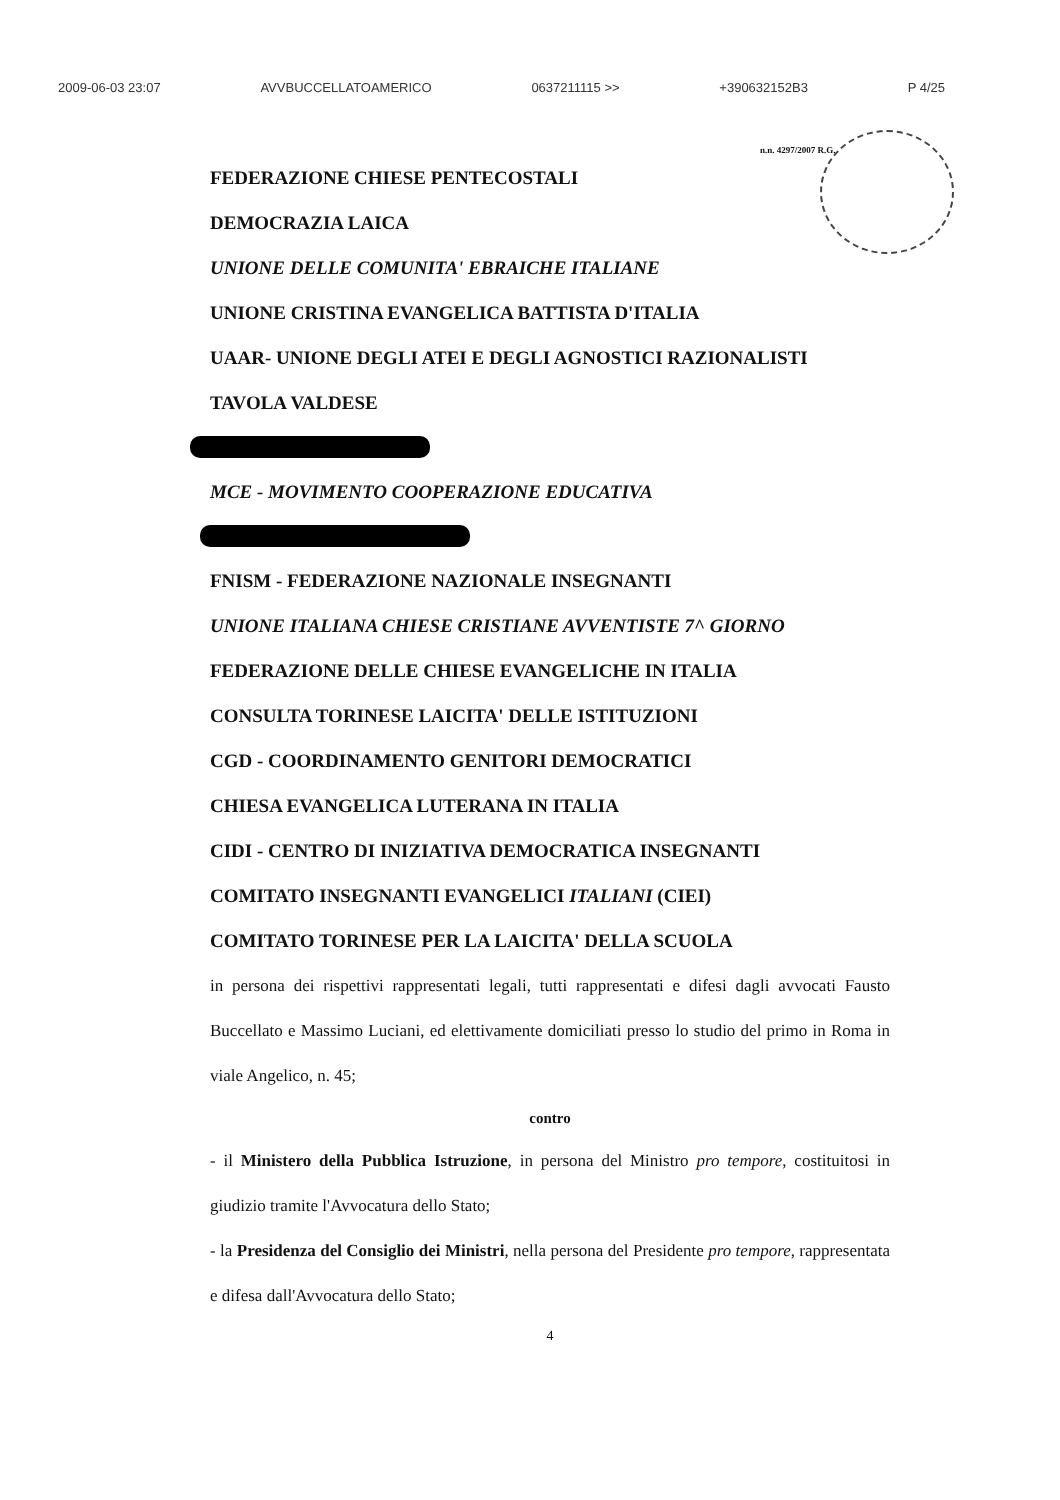2009-06-03 23:07 AVVBUCCELLATOAMERICO 0637211115 >> +390632152B3 P 4/25
n.n. 4297/2007 R.G.
FEDERAZIONE CHIESE PENTECOSTALI
DEMOCRAZIA LAICA
UNIONE DELLE COMUNITA' EBRAICHE ITALIANE
UNIONE CRISTINA EVANGELICA BATTISTA D'ITALIA
UAAR- UNIONE DEGLI ATEI E DEGLI AGNOSTICI RAZIONALISTI
TAVOLA VALDESE
MCE - MOVIMENTO COOPERAZIONE EDUCATIVA
FNISM - FEDERAZIONE NAZIONALE INSEGNANTI
UNIONE ITALIANA CHIESE CRISTIANE AVVENTISTE 7^ GIORNO
FEDERAZIONE DELLE CHIESE EVANGELICHE IN ITALIA
CONSULTA TORINESE LAICITA' DELLE ISTITUZIONI
CGD - COORDINAMENTO GENITORI DEMOCRATICI
CHIESA EVANGELICA LUTERANA IN ITALIA
CIDI - CENTRO DI INIZIATIVA DEMOCRATICA INSEGNANTI
COMITATO INSEGNANTI EVANGELICI ITALIANI (CIEI)
COMITATO TORINESE PER LA LAICITA' DELLA SCUOLA
in persona dei rispettivi rappresentati legali, tutti rappresentati e difesi dagli avvocati Fausto Buccellato e Massimo Luciani, ed elettivamente domiciliati presso lo studio del primo in Roma in viale Angelico, n. 45;
contro
- il Ministero della Pubblica Istruzione, in persona del Ministro pro tempore, costituitosi in giudizio tramite l'Avvocatura dello Stato;
- la Presidenza del Consiglio dei Ministri, nella persona del Presidente pro tempore, rappresentata e difesa dall'Avvocatura dello Stato;
4